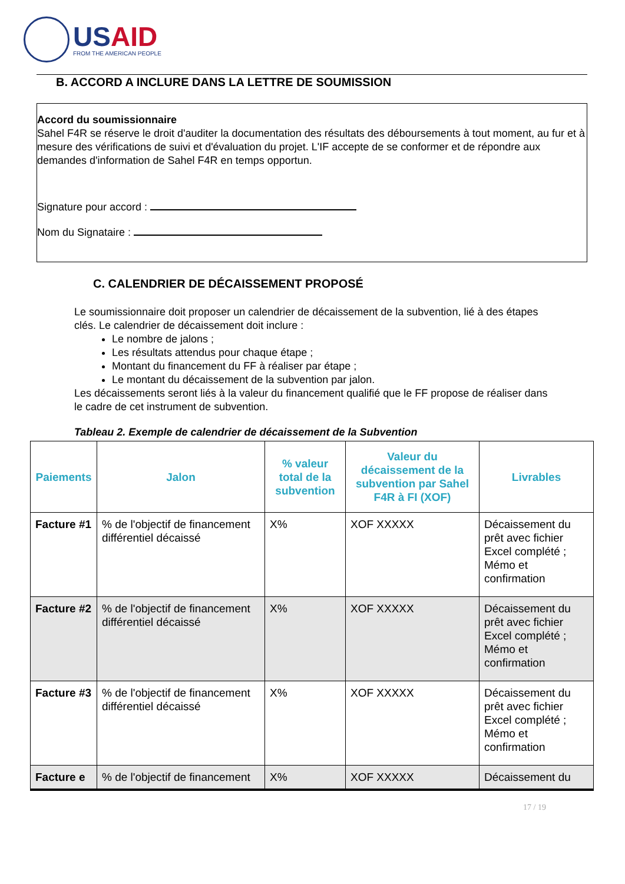USAID
FROM THE AMERICAN PEOPLE
B. ACCORD A INCLURE DANS LA LETTRE DE SOUMISSION
Accord du soumissionnaire
Sahel F4R se réserve le droit d'auditer la documentation des résultats des déboursements à tout moment, au fur et à mesure des vérifications de suivi et d'évaluation du projet. L'IF accepte de se conformer et de répondre aux demandes d'information de Sahel F4R en temps opportun.
Signature pour accord :
Nom du Signataire :
C. CALENDRIER DE DÉCAISSEMENT PROPOSÉ
Le soumissionnaire doit proposer un calendrier de décaissement de la subvention, lié à des étapes clés. Le calendrier de décaissement doit inclure :
Le nombre de jalons ;
Les résultats attendus pour chaque étape ;
Montant du financement du FF à réaliser par étape ;
Le montant du décaissement de la subvention par jalon.
Les décaissements seront liés à la valeur du financement qualifié que le FF propose de réaliser dans le cadre de cet instrument de subvention.
Tableau 2. Exemple de calendrier de décaissement de la Subvention
| Paiements | Jalon | % valeur total de la subvention | Valeur du décaissement de la subvention par Sahel F4R à FI (XOF) | Livrables |
| --- | --- | --- | --- | --- |
| Facture #1 | % de l'objectif de financement différentiel décaissé | X% | XOF XXXXX | Décaissement du prêt avec fichier Excel complété ; Mémo et confirmation |
| Facture #2 | % de l'objectif de financement différentiel décaissé | X% | XOF XXXXX | Décaissement du prêt avec fichier Excel complété ; Mémo et confirmation |
| Facture #3 | % de l'objectif de financement différentiel décaissé | X% | XOF XXXXX | Décaissement du prêt avec fichier Excel complété ; Mémo et confirmation |
| Facture e | % de l'objectif de financement | X% | XOF XXXXX | Décaissement du |
17 / 19